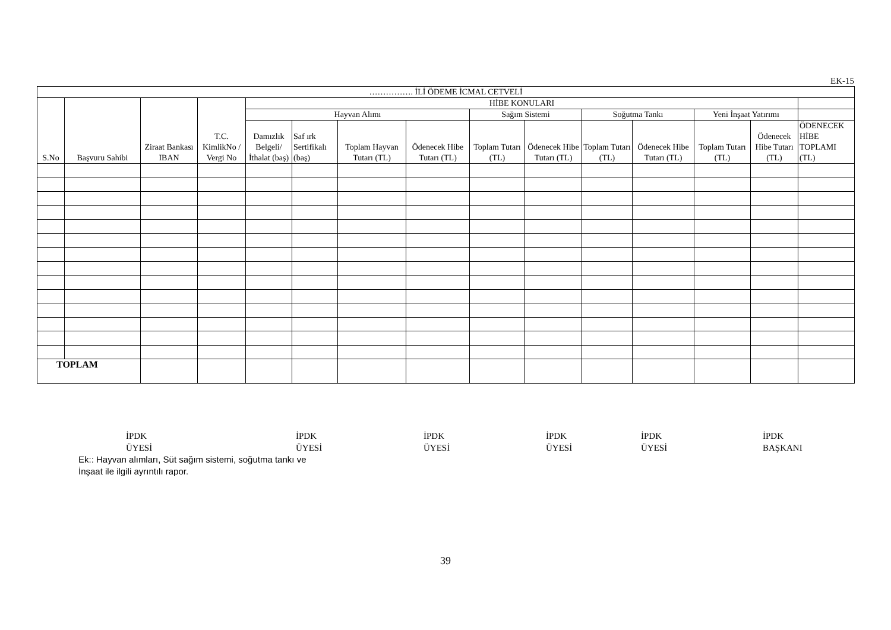EK-15
| ……………. İLİ ÖDEME İCMAL CETVELİ | | | | | | | | | | | | | | |
| --- | --- | --- | --- | --- | --- | --- | --- | --- | --- | --- | --- | --- | --- | --- |
| S.No | Başvuru Sahibi | Ziraat Bankası IBAN | T.C. KimlikNo / Vergi No | HİBE KONULARI | | | | | | | | | | |
| | | | | Hayvan Alımı | | | | Sağım Sistemi | | Soğutma Tankı | | Yeni İnşaat Yatırımı | | |
| | | | | Damızlık Belgeli/ İthalat (baş) | Saf ırk Sertifikalı (baş) | Toplam Hayvan Tutarı (TL) | Ödenecek Hibe Tutarı (TL) | Toplam Tutarı (TL) | Ödenecek Hibe Tutarı (TL) | Toplam Tutarı (TL) | Ödenecek Hibe Tutarı (TL) | Toplam Tutarı (TL) | Ödenecek Hibe Tutarı (TL) | ÖDENECEK HİBE TOPLAMI (TL) |
| TOPLAM | | | | | | | | | | | | | | |
İPDK
ÜYESİ
İPDK
ÜYESİ
İPDK
ÜYESİ
İPDK
ÜYESİ
İPDK
ÜYESİ
İPDK
BAŞKANI
Ek:: Hayvan alımları, Süt sağım sistemi, soğutma tankı ve
İnşaat ile ilgili ayrıntılı rapor.
39